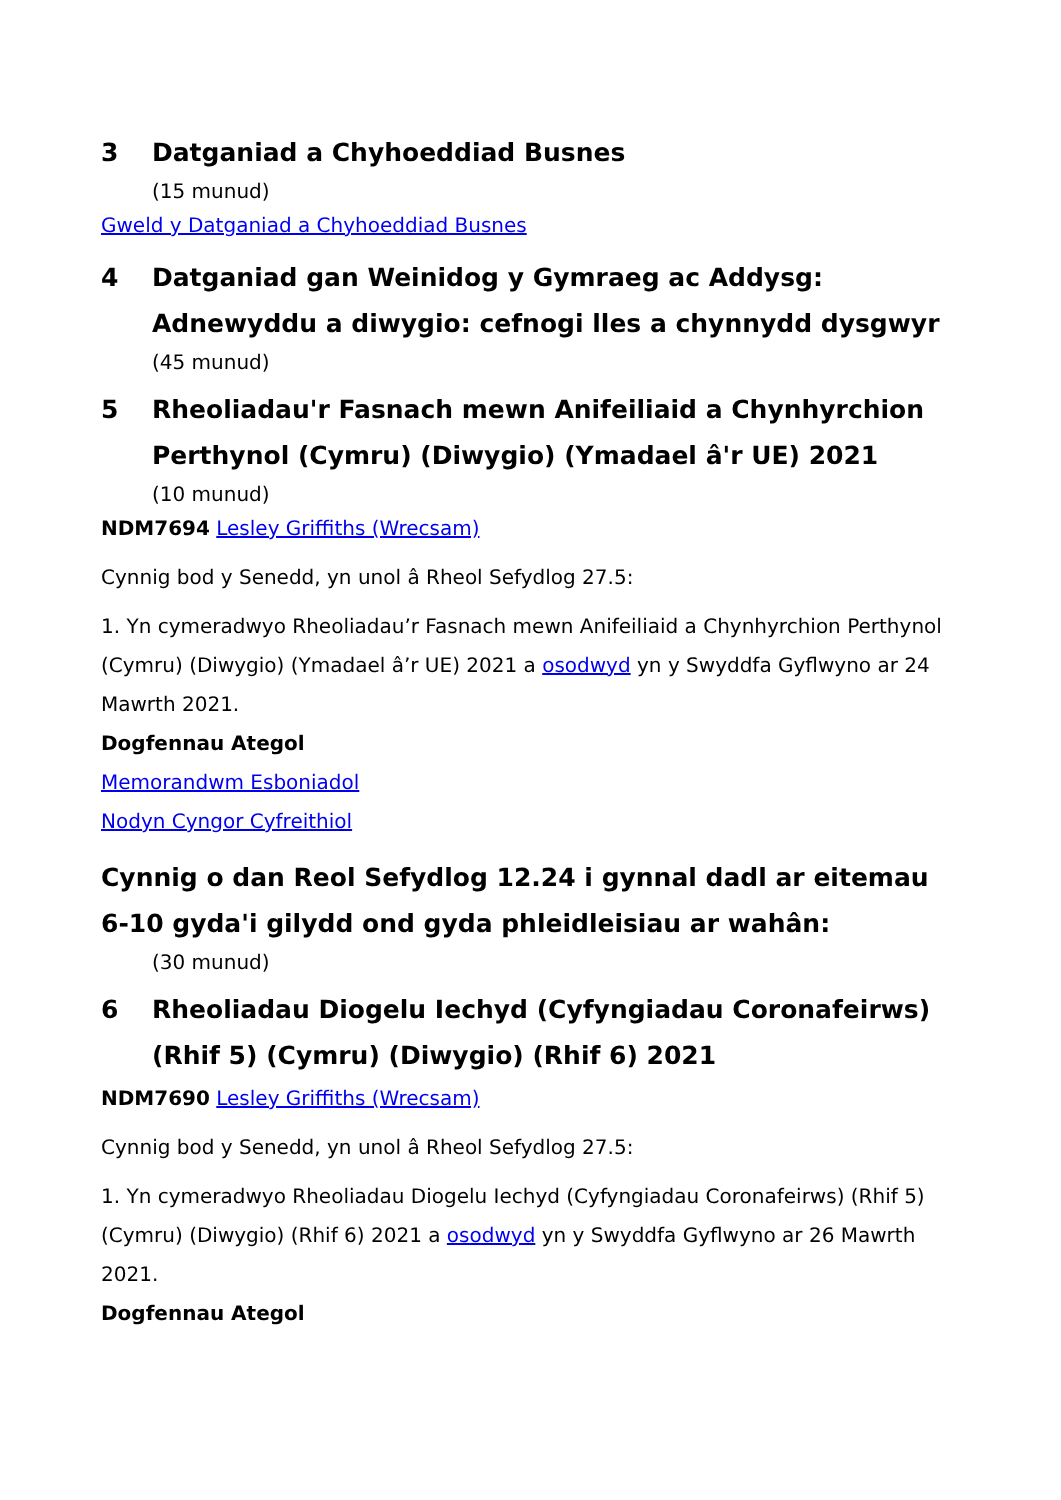3 Datganiad a Chyhoeddiad Busnes
(15 munud)
Gweld y Datganiad a Chyhoeddiad Busnes
4 Datganiad gan Weinidog y Gymraeg ac Addysg: Adnewyddu a diwygio: cefnogi lles a chynnydd dysgwyr
(45 munud)
5 Rheoliadau'r Fasnach mewn Anifeiliaid a Chynhyrchion Perthynol (Cymru) (Diwygio) (Ymadael â'r UE) 2021
(10 munud)
NDM7694 Lesley Griffiths (Wrecsam)
Cynnig bod y Senedd, yn unol â Rheol Sefydlog 27.5:
1. Yn cymeradwyo Rheoliadau’r Fasnach mewn Anifeiliaid a Chynhyrchion Perthynol (Cymru) (Diwygio) (Ymadael â’r UE) 2021 a osodwyd yn y Swyddfa Gyflwyno ar 24 Mawrth 2021.
Dogfennau Ategol
Memorandwm Esboniadol
Nodyn Cyngor Cyfreithiol
Cynnig o dan Reol Sefydlog 12.24 i gynnal dadl ar eitemau 6-10 gyda'i gilydd ond gyda phleidleisiau ar wahân:
(30 munud)
6 Rheoliadau Diogelu Iechyd (Cyfyngiadau Coronafeirws) (Rhif 5) (Cymru) (Diwygio) (Rhif 6) 2021
NDM7690 Lesley Griffiths (Wrecsam)
Cynnig bod y Senedd, yn unol â Rheol Sefydlog 27.5:
1. Yn cymeradwyo Rheoliadau Diogelu Iechyd (Cyfyngiadau Coronafeirws) (Rhif 5) (Cymru) (Diwygio) (Rhif 6) 2021 a osodwyd yn y Swyddfa Gyflwyno ar 26 Mawrth 2021.
Dogfennau Ategol